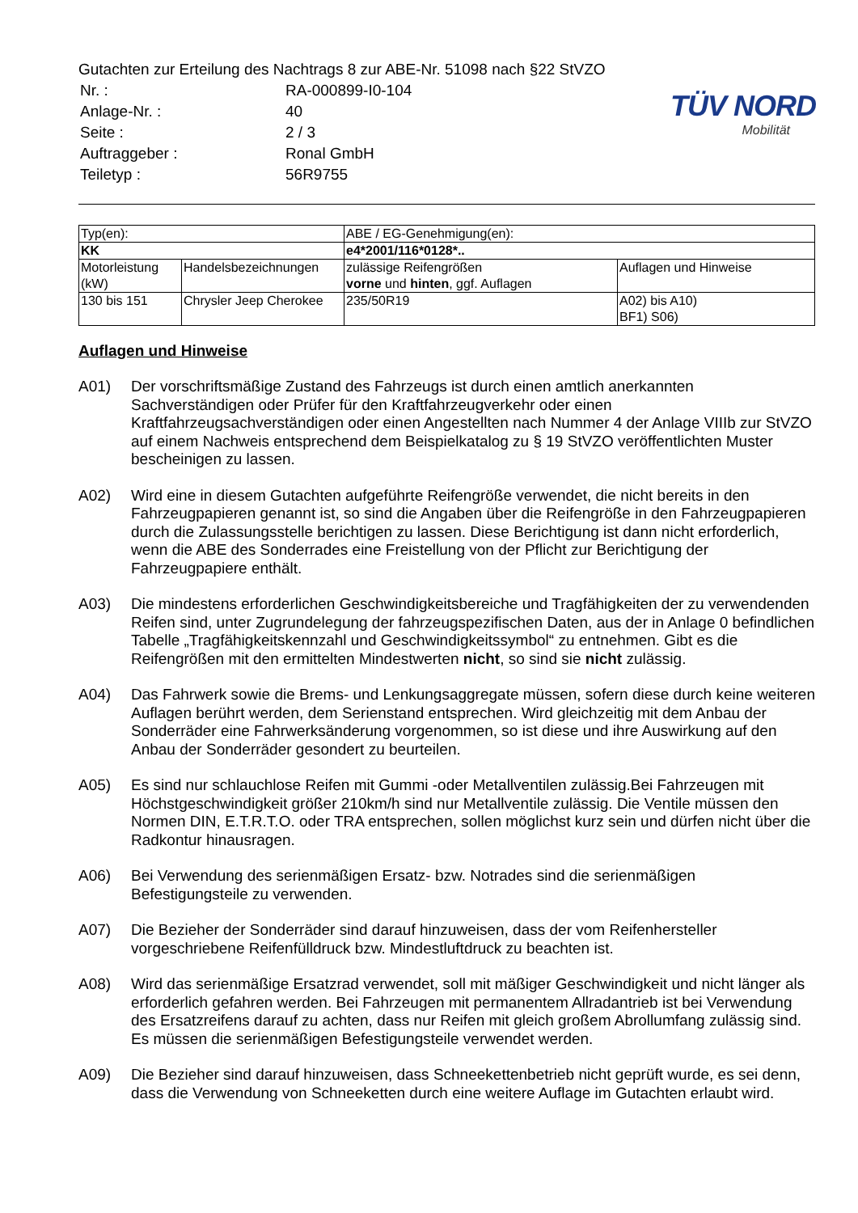TÜV NORD
Mobilität
Gutachten zur Erteilung des Nachtrags 8 zur ABE-Nr. 51098 nach §22 StVZO
| Nr. : | RA-000899-I0-104 |
| Anlage-Nr. : | 40 |
| Seite : | 2 / 3 |
| Auftraggeber : | Ronal GmbH |
| Teiletyp : | 56R9755 |
| Typ(en): | | ABE / EG-Genehmigung(en): | |
| KK | | e4*2001/116*0128*.. | |
| Motorleistung (kW) | Handelsbezeichnungen | zulässige Reifengrößen vorne und hinten , ggf. Auflagen | Auflagen und Hinweise |
| 130 bis 151 | Chrysler Jeep Cherokee | 235/50R19 | A02) bis A10) BF1) S06) |
Auflagen und Hinweise
A01) Der vorschriftsmäßige Zustand des Fahrzeugs ist durch einen amtlich anerkannten Sachverständigen oder Prüfer für den Kraftfahrzeugverkehr oder einen Kraftfahrzeugsachverständigen oder einen Angestellten nach Nummer 4 der Anlage VIIIb zur StVZO auf einem Nachweis entsprechend dem Beispielkatalog zu § 19 StVZO veröffentlichten Muster bescheinigen zu lassen.
A02) Wird eine in diesem Gutachten aufgeführte Reifengröße verwendet, die nicht bereits in den Fahrzeugpapieren genannt ist, so sind die Angaben über die Reifengröße in den Fahrzeugpapieren durch die Zulassungsstelle berichtigen zu lassen. Diese Berichtigung ist dann nicht erforderlich, wenn die ABE des Sonderrades eine Freistellung von der Pflicht zur Berichtigung der Fahrzeugpapiere enthält.
A03) Die mindestens erforderlichen Geschwindigkeitsbereiche und Tragfähigkeiten der zu verwendenden Reifen sind, unter Zugrundelegung der fahrzeugspezifischen Daten, aus der in Anlage 0 befindlichen Tabelle „Tragfähigkeitskennzahl und Geschwindigkeitssymbol“ zu entnehmen. Gibt es die Reifengrößen mit den ermittelten Mindestwerten nicht, so sind sie nicht zulässig.
A04) Das Fahrwerk sowie die Brems- und Lenkungsaggregate müssen, sofern diese durch keine weiteren Auflagen berührt werden, dem Serienstand entsprechen. Wird gleichzeitig mit dem Anbau der Sonderräder eine Fahrwerksänderung vorgenommen, so ist diese und ihre Auswirkung auf den Anbau der Sonderräder gesondert zu beurteilen.
A05) Es sind nur schlauchlose Reifen mit Gummi -oder Metallventilen zulässig.Bei Fahrzeugen mit Höchstgeschwindigkeit größer 210km/h sind nur Metallventile zulässig. Die Ventile müssen den Normen DIN, E.T.R.T.O. oder TRA entsprechen, sollen möglichst kurz sein und dürfen nicht über die Radkontur hinausragen.
A06) Bei Verwendung des serienmäßigen Ersatz- bzw. Notrades sind die serienmäßigen Befestigungsteile zu verwenden.
A07) Die Bezieher der Sonderräder sind darauf hinzuweisen, dass der vom Reifenhersteller vorgeschriebene Reifenfülldruck bzw. Mindestluftdruck zu beachten ist.
A08) Wird das serienmäßige Ersatzrad verwendet, soll mit mäßiger Geschwindigkeit und nicht länger als erforderlich gefahren werden. Bei Fahrzeugen mit permanentem Allradantrieb ist bei Verwendung des Ersatzreifens darauf zu achten, dass nur Reifen mit gleich großem Abrollumfang zulässig sind. Es müssen die serienmäßigen Befestigungsteile verwendet werden.
A09) Die Bezieher sind darauf hinzuweisen, dass Schneekettenbetrieb nicht geprüft wurde, es sei denn, dass die Verwendung von Schneeketten durch eine weitere Auflage im Gutachten erlaubt wird.